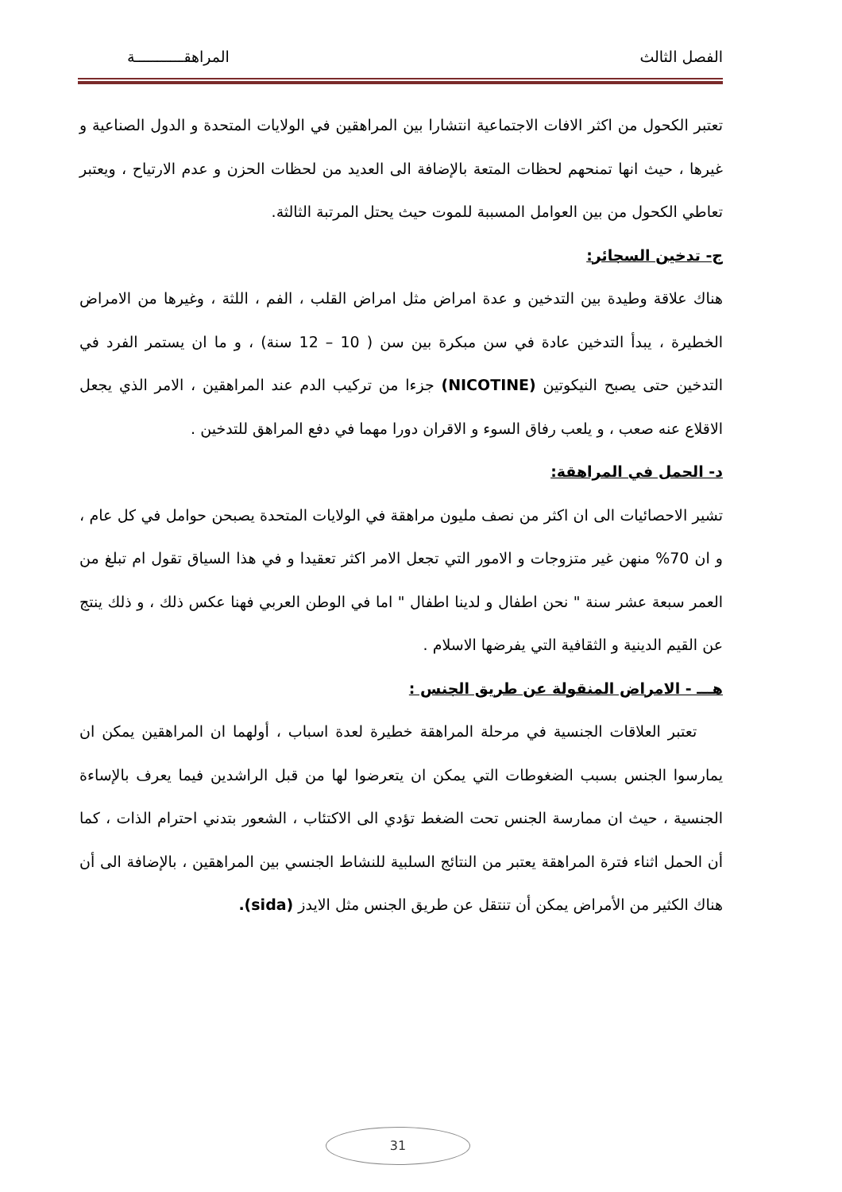الفصل الثالث المراهقـــــــــــة
تعتبر الكحول من اكثر الافات الاجتماعية انتشارا بين المراهقين في الولايات المتحدة و الدول الصناعية و غيرها ، حيث انها تمنحهم لحظات المتعة بالإضافة الى العديد من لحظات الحزن و عدم الارتياح ، ويعتبر تعاطي الكحول من بين العوامل المسببة للموت حيث يحتل المرتبة الثالثة.
ج- تدخين السجائر:
هناك علاقة وطيدة بين التدخين و عدة امراض مثل امراض القلب ، الفم ، اللثة ، وغيرها من الامراض الخطيرة ، يبدأ التدخين عادة في سن مبكرة بين سن ( 10 – 12 سنة) ، و ما ان يستمر الفرد في التدخين حتى يصبح النيكوتين (NICOTINE) جزءا من تركيب الدم عند المراهقين ، الامر الذي يجعل الاقلاع عنه صعب ، و يلعب رفاق السوء و الاقران دورا مهما في دفع المراهق للتدخين .
د- الحمل في المراهقة:
تشير الاحصائيات الى ان اكثر من نصف مليون مراهقة في الولايات المتحدة يصبحن حوامل في كل عام ، و ان 70% منهن غير متزوجات و الامور التي تجعل الامر اكثر تعقيدا و في هذا السياق تقول ام تبلغ من العمر سبعة عشر سنة " نحن اطفال و لدينا اطفال " اما في الوطن العربي فهنا عكس ذلك ، و ذلك ينتج عن القيم الدينية و الثقافية التي يفرضها الاسلام .
هـــ - الامراض المنقولة عن طريق الجنس :
تعتبر العلاقات الجنسية في مرحلة المراهقة خطيرة لعدة اسباب ، أولهما ان المراهقين يمكن ان يمارسوا الجنس بسبب الضغوطات التي يمكن ان يتعرضوا لها من قبل الراشدين فيما يعرف بالإساءة الجنسية ، حيث ان ممارسة الجنس تحت الضغط تؤدي الى الاكتئاب ، الشعور بتدني احترام الذات ، كما أن الحمل اثناء فترة المراهقة يعتبر من النتائج السلبية للنشاط الجنسي بين المراهقين ، بالإضافة الى أن هناك الكثير من الأمراض يمكن أن تنتقل عن طريق الجنس مثل الايدز (sida).
31